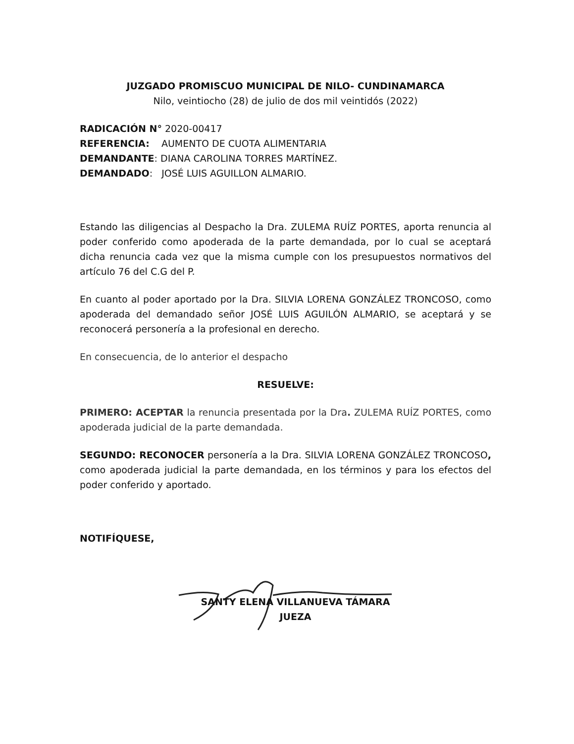JUZGADO PROMISCUO MUNICIPAL DE NILO- CUNDINAMARCA
Nilo, veintiocho (28) de julio de dos mil veintidós (2022)
RADICACIÓN N° 2020-00417
REFERENCIA: AUMENTO DE CUOTA ALIMENTARIA
DEMANDANTE: DIANA CAROLINA TORRES MARTÍNEZ.
DEMANDADO: JOSÉ LUIS AGUILLON ALMARIO.
Estando las diligencias al Despacho la Dra. ZULEMA RUÍZ PORTES, aporta renuncia al poder conferido como apoderada de la parte demandada, por lo cual se aceptará dicha renuncia cada vez que la misma cumple con los presupuestos normativos del artículo 76 del C.G del P.
En cuanto al poder aportado por la Dra. SILVIA LORENA GONZÁLEZ TRONCOSO, como apoderada del demandado señor JOSÉ LUIS AGUILÓN ALMARIO, se aceptará y se reconocerá personería a la profesional en derecho.
En consecuencia, de lo anterior el despacho
RESUELVE:
PRIMERO: ACEPTAR la renuncia presentada por la Dra. ZULEMA RUÍZ PORTES, como apoderada judicial de la parte demandada.
SEGUNDO: RECONOCER personería a la Dra. SILVIA LORENA GONZÁLEZ TRONCOSO, como apoderada judicial la parte demandada, en los términos y para los efectos del poder conferido y aportado.
NOTIFÍQUESE,
SANTY ELENA VILLANUEVA TÁMARA
JUEZA